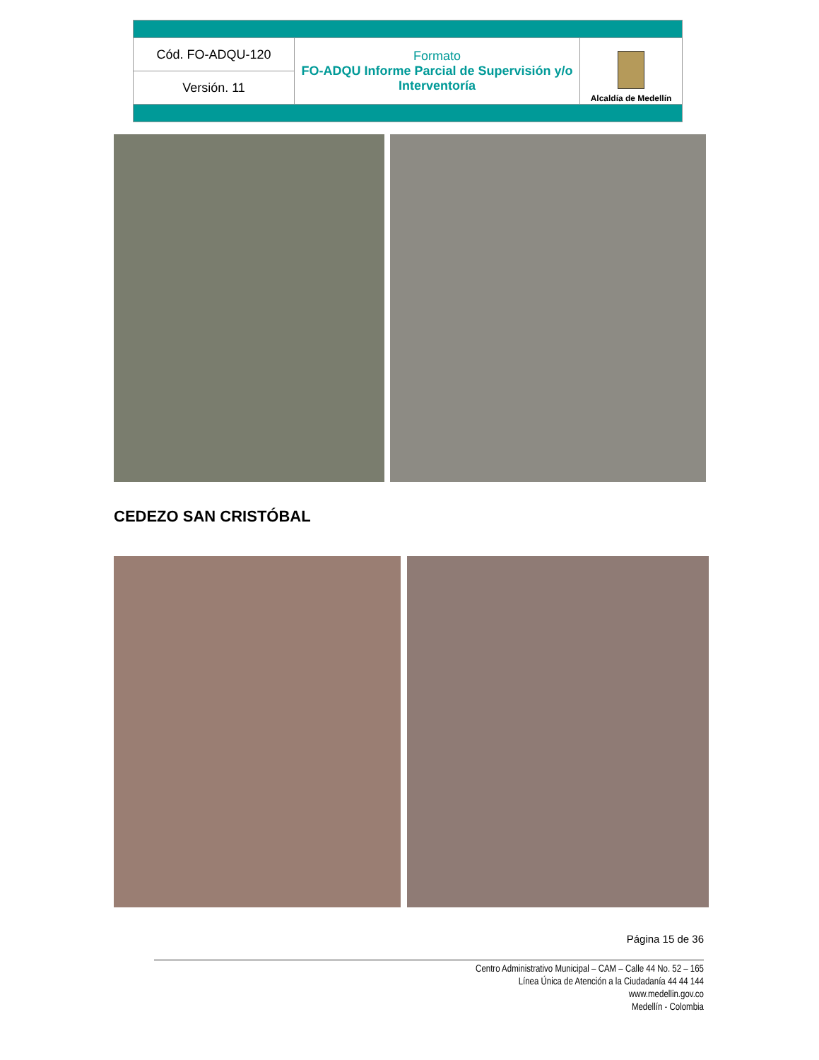| Cód. FO-ADQU-120 | Formato FO-ADQU Informe Parcial de Supervisión y/o Interventoría | Alcaldía de Medellín |
| Versión. 11 | | |
CEDEZO SAN CRISTÓBAL
Página 15 de 36
Centro Administrativo Municipal – CAM – Calle 44 No. 52 – 165
Línea Única de Atención a la Ciudadanía 44 44 144
www.medellin.gov.co
Medellín - Colombia